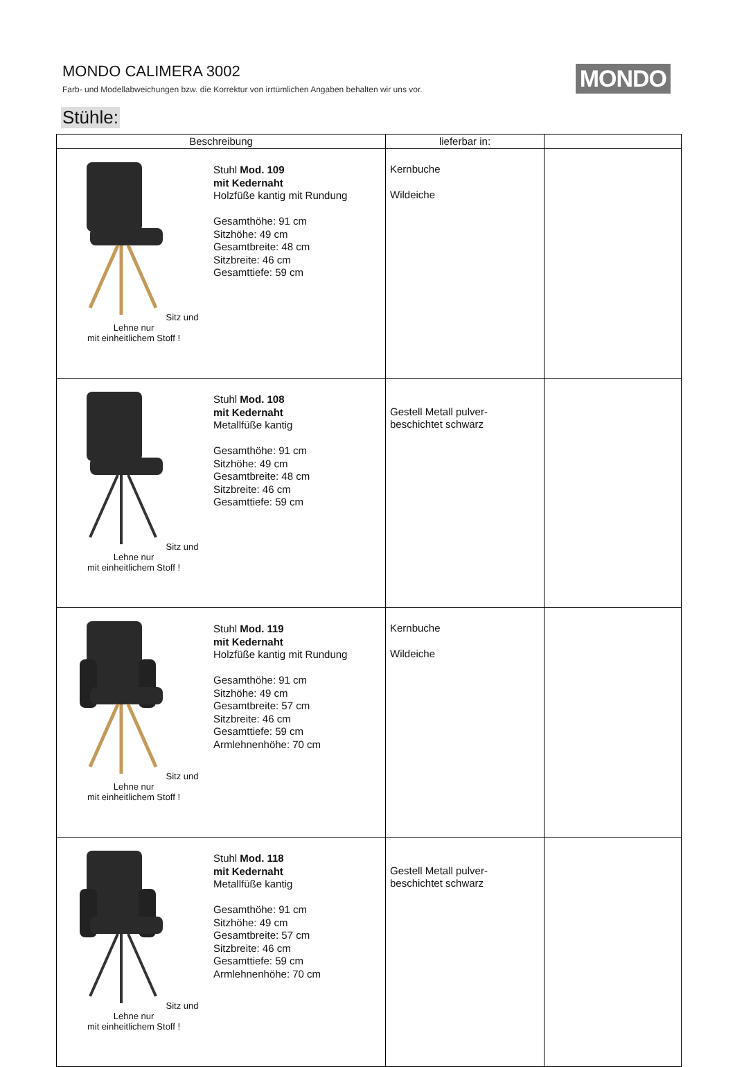MONDO CALIMERA 3002
Farb- und Modellabweichungen bzw. die Korrektur von irrtümlichen Angaben behalten wir uns vor.
MONDO
Stühle:
| Beschreibung | lieferbar in: | |
| --- | --- | --- |
| Sitz und Lehne nur mit einheitlichem Stoff ! Stuhl Mod. 109 mit Kedernaht Holzfüße kantig mit Rundung Gesamthöhe: 91 cm Sitzhöhe: 49 cm Gesamtbreite: 48 cm Sitzbreite: 46 cm Gesamttiefe: 59 cm | Kernbuche Wildeiche | |
| Sitz und Lehne nur mit einheitlichem Stoff ! Stuhl Mod. 108 mit Kedernaht Metallfüße kantig Gesamthöhe: 91 cm Sitzhöhe: 49 cm Gesamtbreite: 48 cm Sitzbreite: 46 cm Gesamttiefe: 59 cm | Gestell Metall pulver- beschichtet schwarz | |
| Sitz und Lehne nur mit einheitlichem Stoff ! Stuhl Mod. 119 mit Kedernaht Holzfüße kantig mit Rundung Gesamthöhe: 91 cm Sitzhöhe: 49 cm Gesamtbreite: 57 cm Sitzbreite: 46 cm Gesamttiefe: 59 cm Armlehnenhöhe: 70 cm | Kernbuche Wildeiche | |
| Sitz und Lehne nur mit einheitlichem Stoff ! Stuhl Mod. 118 mit Kedernaht Metallfüße kantig Gesamthöhe: 91 cm Sitzhöhe: 49 cm Gesamtbreite: 57 cm Sitzbreite: 46 cm Gesamttiefe: 59 cm Armlehnenhöhe: 70 cm | Gestell Metall pulver- beschichtet schwarz | |